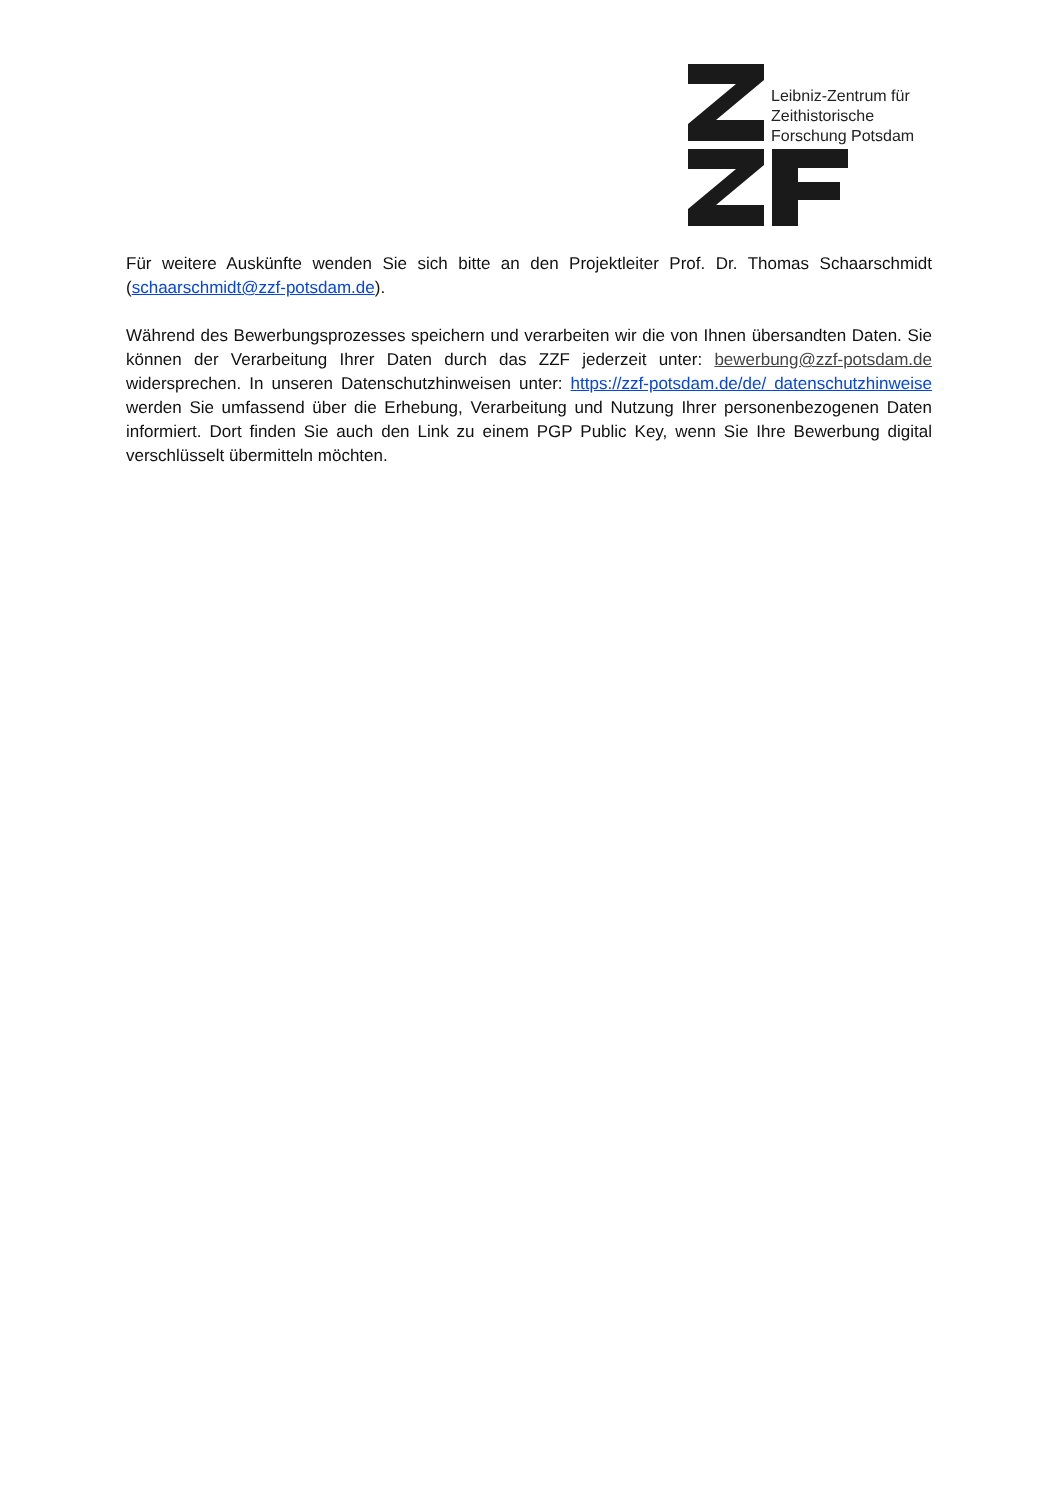Leibniz-Zentrum für
Zeithistorische
Forschung Potsdam
Für weitere Auskünfte wenden Sie sich bitte an den Projektleiter Prof. Dr. Thomas Schaarschmidt (schaarschmidt@zzf-potsdam.de).
Während des Bewerbungsprozesses speichern und verarbeiten wir die von Ihnen übersandten Daten. Sie können der Verarbeitung Ihrer Daten durch das ZZF jederzeit unter: bewerbung@zzf-potsdam.de widersprechen. In unseren Datenschutzhinweisen unter: https://zzf-potsdam.de/de/ datenschutzhinweise werden Sie umfassend über die Erhebung, Verarbeitung und Nutzung Ihrer personenbezogenen Daten informiert. Dort finden Sie auch den Link zu einem PGP Public Key, wenn Sie Ihre Bewerbung digital verschlüsselt übermitteln möchten.